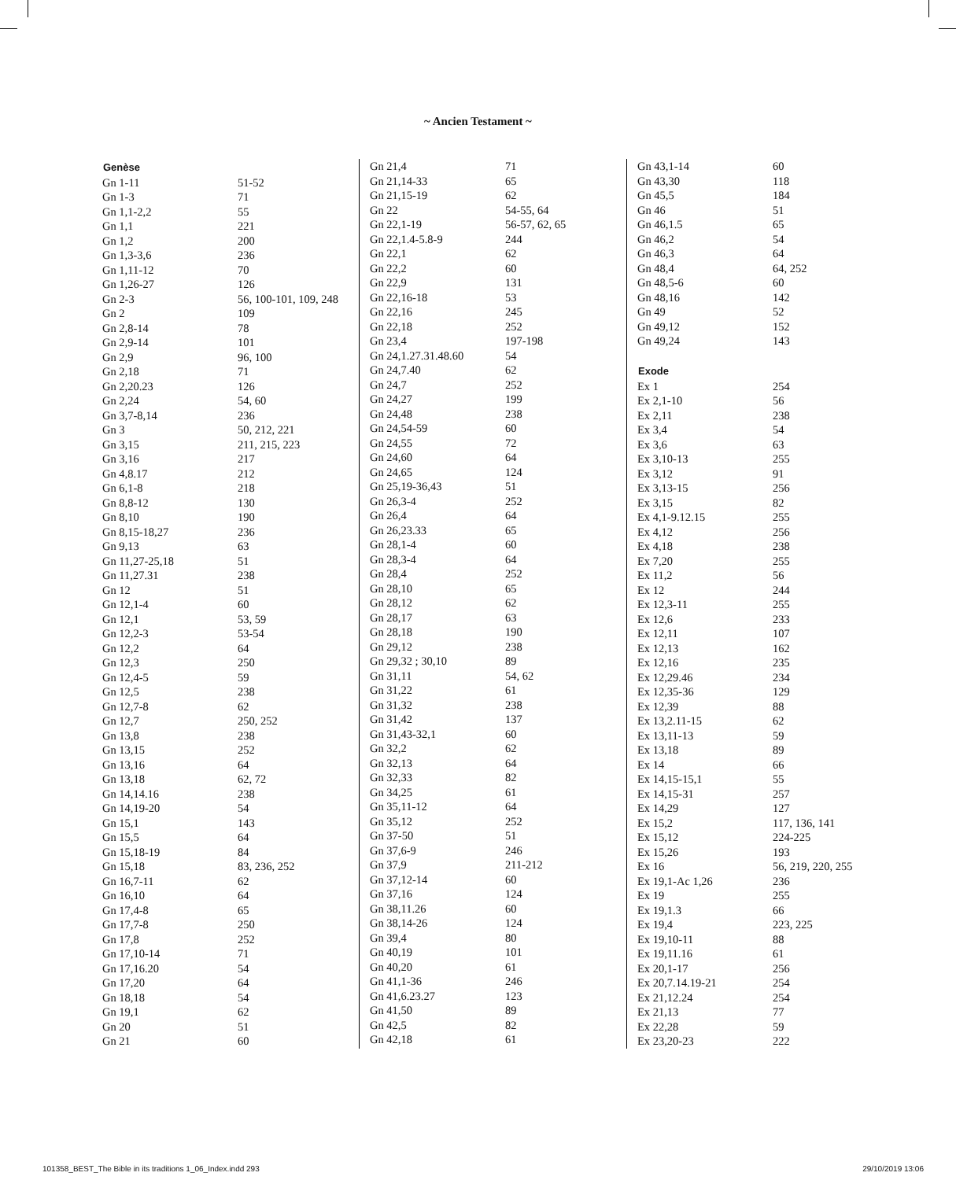~ Ancien Testament ~
| Genèse | |
| --- | --- |
| Gn 1-11 | 51-52 |
| Gn 1-3 | 71 |
| Gn 1,1-2,2 | 55 |
| Gn 1,1 | 221 |
| Gn 1,2 | 200 |
| Gn 1,3-3,6 | 236 |
| Gn 1,11-12 | 70 |
| Gn 1,26-27 | 126 |
| Gn 2-3 | 56, 100-101, 109, 248 |
| Gn 2 | 109 |
| Gn 2,8-14 | 78 |
| Gn 2,9-14 | 101 |
| Gn 2,9 | 96, 100 |
| Gn 2,18 | 71 |
| Gn 2,20.23 | 126 |
| Gn 2,24 | 54, 60 |
| Gn 3,7-8,14 | 236 |
| Gn 3 | 50, 212, 221 |
| Gn 3,15 | 211, 215, 223 |
| Gn 3,16 | 217 |
| Gn 4,8.17 | 212 |
| Gn 6,1-8 | 218 |
| Gn 8,8-12 | 130 |
| Gn 8,10 | 190 |
| Gn 8,15-18,27 | 236 |
| Gn 9,13 | 63 |
| Gn 11,27-25,18 | 51 |
| Gn 11,27.31 | 238 |
| Gn 12 | 51 |
| Gn 12,1-4 | 60 |
| Gn 12,1 | 53, 59 |
| Gn 12,2-3 | 53-54 |
| Gn 12,2 | 64 |
| Gn 12,3 | 250 |
| Gn 12,4-5 | 59 |
| Gn 12,5 | 238 |
| Gn 12,7-8 | 62 |
| Gn 12,7 | 250, 252 |
| Gn 13,8 | 238 |
| Gn 13,15 | 252 |
| Gn 13,16 | 64 |
| Gn 13,18 | 62, 72 |
| Gn 14,14.16 | 238 |
| Gn 14,19-20 | 54 |
| Gn 15,1 | 143 |
| Gn 15,5 | 64 |
| Gn 15,18-19 | 84 |
| Gn 15,18 | 83, 236, 252 |
| Gn 16,7-11 | 62 |
| Gn 16,10 | 64 |
| Gn 17,4-8 | 65 |
| Gn 17,7-8 | 250 |
| Gn 17,8 | 252 |
| Gn 17,10-14 | 71 |
| Gn 17,16.20 | 54 |
| Gn 17,20 | 64 |
| Gn 18,18 | 54 |
| Gn 19,1 | 62 |
| Gn 20 | 51 |
| Gn 21 | 60 |
| Gn 21,4 | 71 |
| Gn 21,14-33 | 65 |
| Gn 21,15-19 | 62 |
| Gn 22 | 54-55, 64 |
| Gn 22,1-19 | 56-57, 62, 65 |
| Gn 22,1.4-5.8-9 | 244 |
| Gn 22,1 | 62 |
| Gn 22,2 | 60 |
| Gn 22,9 | 131 |
| Gn 22,16-18 | 53 |
| Gn 22,16 | 245 |
| Gn 22,18 | 252 |
| Gn 23,4 | 197-198 |
| Gn 24,1.27.31.48.60 | 54 |
| Gn 24,7.40 | 62 |
| Gn 24,7 | 252 |
| Gn 24,27 | 199 |
| Gn 24,48 | 238 |
| Gn 24,54-59 | 60 |
| Gn 24,55 | 72 |
| Gn 24,60 | 64 |
| Gn 24,65 | 124 |
| Gn 25,19-36,43 | 51 |
| Gn 26,3-4 | 252 |
| Gn 26,4 | 64 |
| Gn 26,23.33 | 65 |
| Gn 28,1-4 | 60 |
| Gn 28,3-4 | 64 |
| Gn 28,4 | 252 |
| Gn 28,10 | 65 |
| Gn 28,12 | 62 |
| Gn 28,17 | 63 |
| Gn 28,18 | 190 |
| Gn 29,12 | 238 |
| Gn 29,32 ; 30,10 | 89 |
| Gn 31,11 | 54, 62 |
| Gn 31,22 | 61 |
| Gn 31,32 | 238 |
| Gn 31,42 | 137 |
| Gn 31,43-32,1 | 60 |
| Gn 32,2 | 62 |
| Gn 32,13 | 64 |
| Gn 32,33 | 82 |
| Gn 34,25 | 61 |
| Gn 35,11-12 | 64 |
| Gn 35,12 | 252 |
| Gn 37-50 | 51 |
| Gn 37,6-9 | 246 |
| Gn 37,9 | 211-212 |
| Gn 37,12-14 | 60 |
| Gn 37,16 | 124 |
| Gn 38,11.26 | 60 |
| Gn 38,14-26 | 124 |
| Gn 39,4 | 80 |
| Gn 40,19 | 101 |
| Gn 40,20 | 61 |
| Gn 41,1-36 | 246 |
| Gn 41,6.23.27 | 123 |
| Gn 41,50 | 89 |
| Gn 42,5 | 82 |
| Gn 42,18 | 61 |
| Gn 43,1-14 | 60 |
| Gn 43,30 | 118 |
| Gn 45,5 | 184 |
| Gn 46 | 51 |
| Gn 46,1.5 | 65 |
| Gn 46,2 | 54 |
| Gn 46,3 | 64 |
| Gn 48,4 | 64, 252 |
| Gn 48,5-6 | 60 |
| Gn 48,16 | 142 |
| Gn 49 | 52 |
| Gn 49,12 | 152 |
| Gn 49,24 | 143 |
| Exode | |
| Ex 1 | 254 |
| Ex 2,1-10 | 56 |
| Ex 2,11 | 238 |
| Ex 3,4 | 54 |
| Ex 3,6 | 63 |
| Ex 3,10-13 | 255 |
| Ex 3,12 | 91 |
| Ex 3,13-15 | 256 |
| Ex 3,15 | 82 |
| Ex 4,1-9.12.15 | 255 |
| Ex 4,12 | 256 |
| Ex 4,18 | 238 |
| Ex 7,20 | 255 |
| Ex 11,2 | 56 |
| Ex 12 | 244 |
| Ex 12,3-11 | 255 |
| Ex 12,6 | 233 |
| Ex 12,11 | 107 |
| Ex 12,13 | 162 |
| Ex 12,16 | 235 |
| Ex 12,29.46 | 234 |
| Ex 12,35-36 | 129 |
| Ex 12,39 | 88 |
| Ex 13,2.11-15 | 62 |
| Ex 13,11-13 | 59 |
| Ex 13,18 | 89 |
| Ex 14 | 66 |
| Ex 14,15-15,1 | 55 |
| Ex 14,15-31 | 257 |
| Ex 14,29 | 127 |
| Ex 15,2 | 117, 136, 141 |
| Ex 15,12 | 224-225 |
| Ex 15,26 | 193 |
| Ex 16 | 56, 219, 220, 255 |
| Ex 19,1-Ac 1,26 | 236 |
| Ex 19 | 255 |
| Ex 19,1.3 | 66 |
| Ex 19,4 | 223, 225 |
| Ex 19,10-11 | 88 |
| Ex 19,11.16 | 61 |
| Ex 20,1-17 | 256 |
| Ex 20,7.14.19-21 | 254 |
| Ex 21,12.24 | 254 |
| Ex 21,13 | 77 |
| Ex 22,28 | 59 |
| Ex 23,20-23 | 222 |
101358_BEST_The Bible in its traditions 1_06_Index.indd 293 29/10/2019 13:06